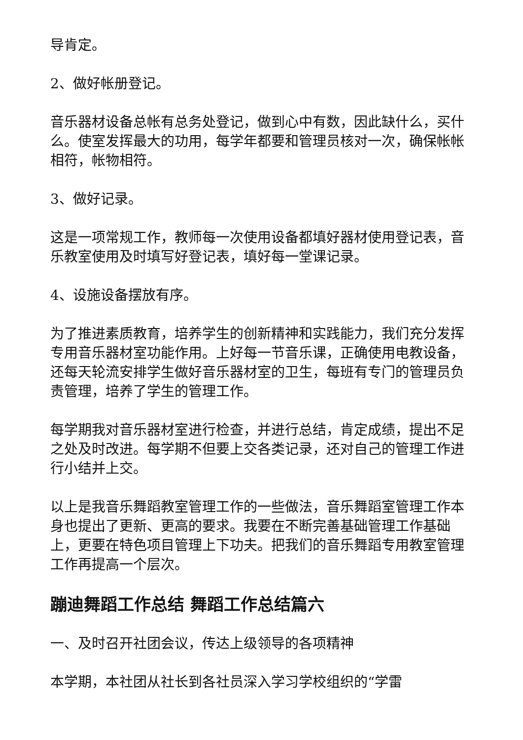导肯定。
2、做好帐册登记。
音乐器材设备总帐有总务处登记，做到心中有数，因此缺什么，买什么。使室发挥最大的功用，每学年都要和管理员核对一次，确保帐帐相符，帐物相符。
3、做好记录。
这是一项常规工作，教师每一次使用设备都填好器材使用登记表，音乐教室使用及时填写好登记表，填好每一堂课记录。
4、设施设备摆放有序。
为了推进素质教育，培养学生的创新精神和实践能力，我们充分发挥专用音乐器材室功能作用。上好每一节音乐课，正确使用电教设备，还每天轮流安排学生做好音乐器材室的卫生，每班有专门的管理员负责管理，培养了学生的管理工作。
每学期我对音乐器材室进行检查，并进行总结，肯定成绩，提出不足之处及时改进。每学期不但要上交各类记录，还对自己的管理工作进行小结并上交。
以上是我音乐舞蹈教室管理工作的一些做法，音乐舞蹈室管理工作本身也提出了更新、更高的要求。我要在不断完善基础管理工作基础上，更要在特色项目管理上下功夫。把我们的音乐舞蹈专用教室管理工作再提高一个层次。
蹦迪舞蹈工作总结 舞蹈工作总结篇六
一、及时召开社团会议，传达上级领导的各项精神
本学期，本社团从社长到各社员深入学习学校组织的“学雷